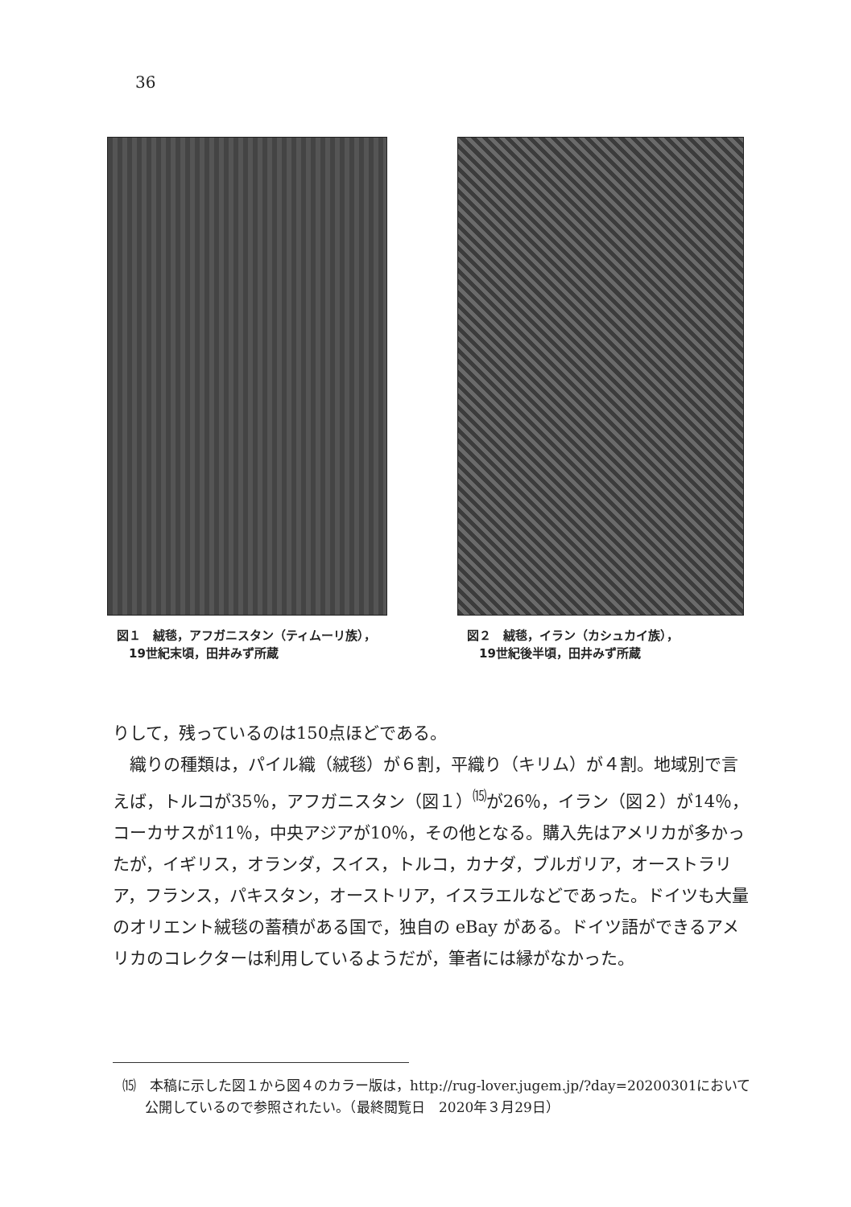36
図１　絨毯，アフガニスタン（ティムーリ族），
　19世紀末頃，田井みず所蔵
図２　絨毯，イラン（カシュカイ族），
　19世紀後半頃，田井みず所蔵
りして，残っているのは150点ほどである。
　織りの種類は，パイル織（絨毯）が６割，平織り（キリム）が４割。地域別で言えば，トルコが35％，アフガニスタン（図１）<sup>⒂</sup>が26％，イラン（図２）が14％，コーカサスが11％，中央アジアが10％，その他となる。購入先はアメリカが多かったが，イギリス，オランダ，スイス，トルコ，カナダ，ブルガリア，オーストラリア，フランス，パキスタン，オーストリア，イスラエルなどであった。ドイツも大量のオリエント絨毯の蓄積がある国で，独自の eBay がある。ドイツ語ができるアメリカのコレクターは利用しているようだが，筆者には縁がなかった。
⒂　本稿に示した図１から図４のカラー版は，http://rug-lover.jugem.jp/?day=20200301において公開しているので参照されたい。（最終閲覧日　2020年３月29日）